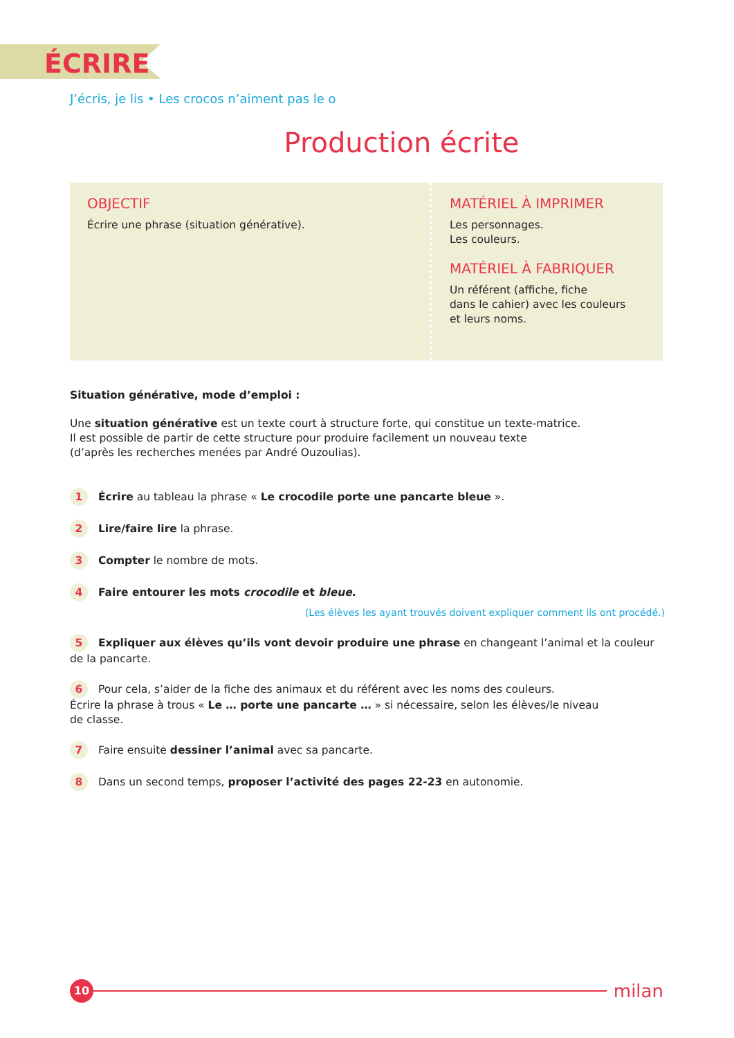ÉCRIRE
J’écris, je lis • Les crocos n’aiment pas le o
Production écrite
OBJECTIF
Écrire une phrase (situation générative).
MATÉRIEL À IMPRIMER
Les personnages.
Les couleurs.
MATÉRIEL À FABRIQUER
Un référent (affiche, fiche
dans le cahier) avec les couleurs
et leurs noms.
Situation générative, mode d’emploi :
Une situation générative est un texte court à structure forte, qui constitue un texte-matrice.
Il est possible de partir de cette structure pour produire facilement un nouveau texte
(d’après les recherches menées par André Ouzoulias).
1 Écrire au tableau la phrase « Le crocodile porte une pancarte bleue ».
2 Lire/faire lire la phrase.
3 Compter le nombre de mots.
4 Faire entourer les mots crocodile et bleue.
(Les élèves les ayant trouvés doivent expliquer comment ils ont procédé.)
5 Expliquer aux élèves qu’ils vont devoir produire une phrase en changeant l’animal et la couleur de la pancarte.
6 Pour cela, s’aider de la fiche des animaux et du référent avec les noms des couleurs.
Écrire la phrase à trous « Le … porte une pancarte … » si nécessaire, selon les élèves/le niveau
de classe.
7 Faire ensuite dessiner l’animal avec sa pancarte.
8 Dans un second temps, proposer l’activité des pages 22-23 en autonomie.
10
milan